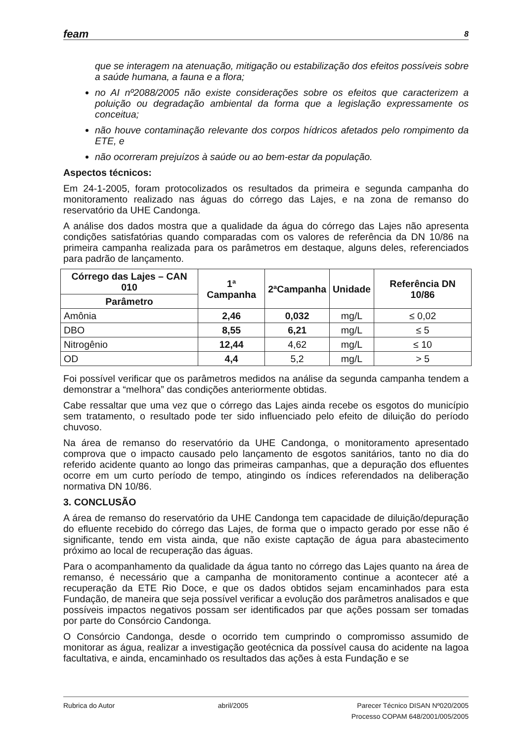feam 8
que se interagem na atenuação, mitigação ou estabilização dos efeitos possíveis sobre a saúde humana, a fauna e a flora;
no AI nº2088/2005 não existe considerações sobre os efeitos que caracterizem a poluição ou degradação ambiental da forma que a legislação expressamente os conceitua;
não houve contaminação relevante dos corpos hídricos afetados pelo rompimento da ETE, e
não ocorreram prejuízos à saúde ou ao bem-estar da população.
Aspectos técnicos:
Em 24-1-2005, foram protocolizados os resultados da primeira e segunda campanha do monitoramento realizado nas águas do córrego das Lajes, e na zona de remanso do reservatório da UHE Candonga.
A análise dos dados mostra que a qualidade da água do córrego das Lajes não apresenta condições satisfatórias quando comparadas com os valores de referência da DN 10/86 na primeira campanha realizada para os parâmetros em destaque, alguns deles, referenciados para padrão de lançamento.
| Córrego das Lajes – CAN 010 | 1ª Campanha | 2ªCampanha | Unidade | Referência DN 10/86 |
| --- | --- | --- | --- | --- |
| Parâmetro | | | | |
| Amônia | 2,46 | 0,032 | mg/L | ≤ 0,02 |
| DBO | 8,55 | 6,21 | mg/L | ≤ 5 |
| Nitrogênio | 12,44 | 4,62 | mg/L | ≤ 10 |
| OD | 4,4 | 5,2 | mg/L | > 5 |
Foi possível verificar que os parâmetros medidos na análise da segunda campanha tendem a demonstrar a “melhora” das condições anteriormente obtidas.
Cabe ressaltar que uma vez que o córrego das Lajes ainda recebe os esgotos do município sem tratamento, o resultado pode ter sido influenciado pelo efeito de diluição do período chuvoso.
Na área de remanso do reservatório da UHE Candonga, o monitoramento apresentado comprova que o impacto causado pelo lançamento de esgotos sanitários, tanto no dia do referido acidente quanto ao longo das primeiras campanhas, que a depuração dos efluentes ocorre em um curto período de tempo, atingindo os índices referendados na deliberação normativa DN 10/86.
3. CONCLUSÃO
A área de remanso do reservatório da UHE Candonga tem capacidade de diluição/depuração do efluente recebido do córrego das Lajes, de forma que o impacto gerado por esse não é significante, tendo em vista ainda, que não existe captação de água para abastecimento próximo ao local de recuperação das águas.
Para o acompanhamento da qualidade da água tanto no córrego das Lajes quanto na área de remanso, é necessário que a campanha de monitoramento continue a acontecer até a recuperação da ETE Rio Doce, e que os dados obtidos sejam encaminhados para esta Fundação, de maneira que seja possível verificar a evolução dos parâmetros analisados e que possíveis impactos negativos possam ser identificados par que ações possam ser tomadas por parte do Consórcio Candonga.
O Consórcio Candonga, desde o ocorrido tem cumprindo o compromisso assumido de monitorar as água, realizar a investigação geotécnica da possível causa do acidente na lagoa facultativa, e ainda, encaminhado os resultados das ações à esta Fundação e se
Rubrica do Autor abril/2005 Parecer Técnico DISAN Nº020/2005
Processo COPAM 648/2001/005/2005